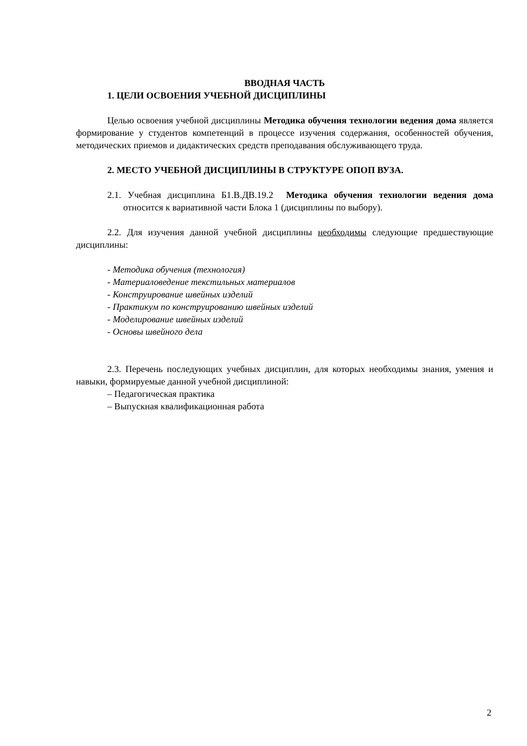ВВОДНАЯ ЧАСТЬ
1. ЦЕЛИ ОСВОЕНИЯ УЧЕБНОЙ ДИСЦИПЛИНЫ
Целью освоения учебной дисциплины Методика обучения технологии ведения дома является формирование у студентов компетенций в процессе изучения содержания, особенностей обучения, методических приемов и дидактических средств преподавания обслуживающего труда.
2. МЕСТО УЧЕБНОЙ ДИСЦИПЛИНЫ В СТРУКТУРЕ ОПОП ВУЗА.
2.1. Учебная дисциплина Б1.В.ДВ.19.2 Методика обучения технологии ведения дома относится к вариативной части Блока 1 (дисциплины по выбору).
2.2. Для изучения данной учебной дисциплины необходимы следующие предше­ствующие дисциплины:
- Методика обучения (технология)
- Материаловедение текстильных материалов
- Конструирование швейных изделий
- Практикум по конструированию швейных изделий
- Моделирование швейных изделий
- Основы швейного дела
2.3. Перечень последующих учебных дисциплин, для которых необходимы знания, умения и навыки, формируемые данной учебной дисциплиной:
– Педагогическая практика
– Выпускная квалификационная работа
2